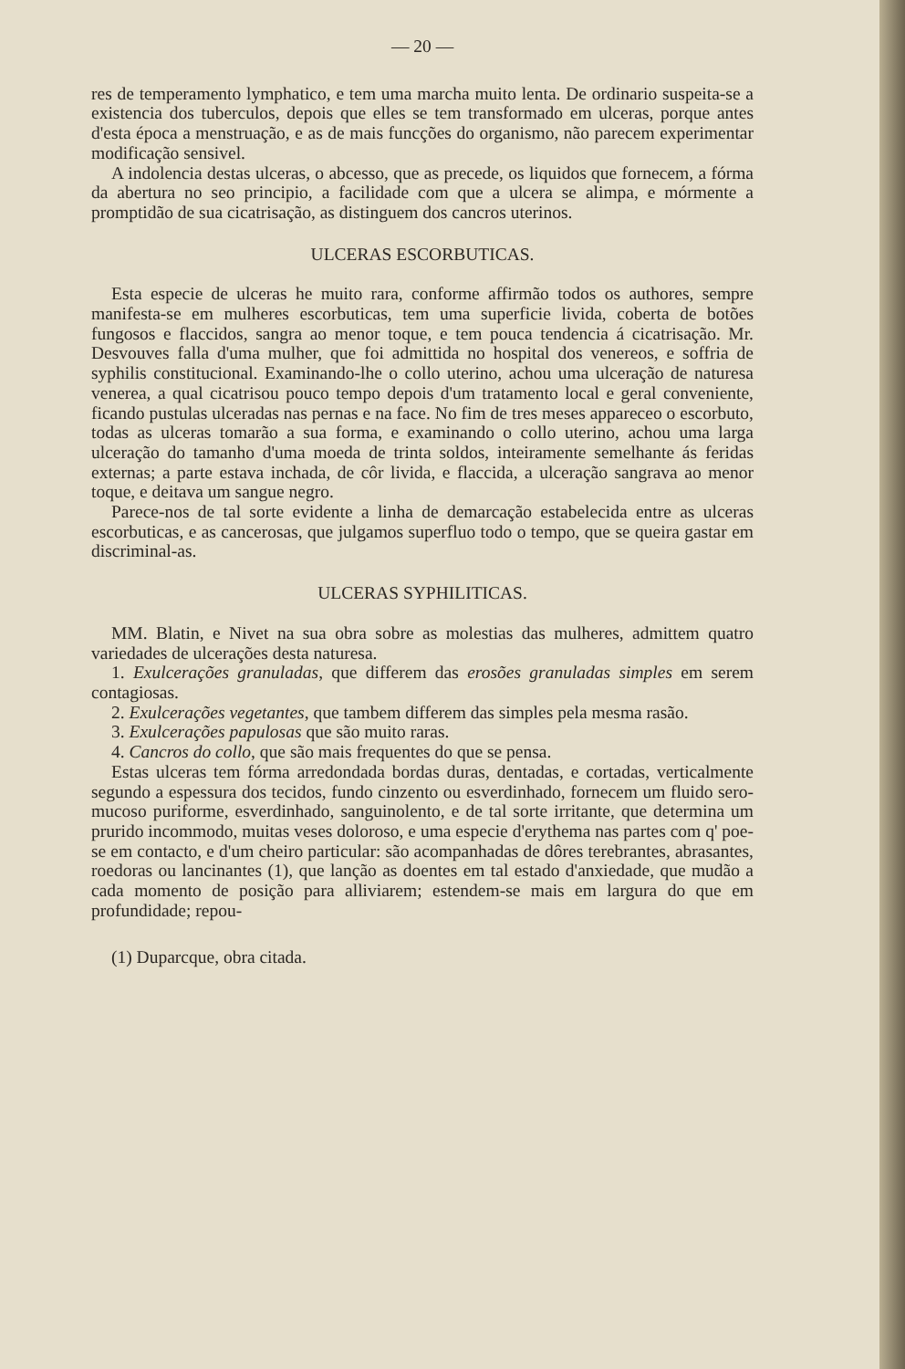— 20 —
res de temperamento lymphatico, e tem uma marcha muito lenta. De ordinario suspeita-se a existencia dos tuberculos, depois que elles se tem transformado em ulceras, porque antes d'esta época a menstruação, e as de mais funcções do organismo, não parecem experimentar modificação sensivel.
A indolencia destas ulceras, o abcesso, que as precede, os liquidos que fornecem, a fórma da abertura no seo principio, a facilidade com que a ulcera se alimpa, e mórmente a promptidão de sua cicatrisação, as distinguem dos cancros uterinos.
ULCERAS ESCORBUTICAS.
Esta especie de ulceras he muito rara, conforme affirmão todos os authores, sempre manifesta-se em mulheres escorbuticas, tem uma superficie livida, coberta de botões fungosos e flaccidos, sangra ao menor toque, e tem pouca tendencia á cicatrisação. Mr. Desvouves falla d'uma mulher, que foi admittida no hospital dos venereos, e soffria de syphilis constitucional. Examinando-lhe o collo uterino, achou uma ulceração de naturesa venerea, a qual cicatrisou pouco tempo depois d'um tratamento local e geral conveniente, ficando pustulas ulceradas nas pernas e na face. No fim de tres meses appareceo o escorbuto, todas as ulceras tomarão a sua forma, e examinando o collo uterino, achou uma larga ulceração do tamanho d'uma moeda de trinta soldos, inteiramente semelhante ás feridas externas; a parte estava inchada, de côr livida, e flaccida, a ulceração sangrava ao menor toque, e deitava um sangue negro.
Parece-nos de tal sorte evidente a linha de demarcação estabelecida entre as ulceras escorbuticas, e as cancerosas, que julgamos superfluo todo o tempo, que se queira gastar em discriminal-as.
ULCERAS SYPHILITICAS.
MM. Blatin, e Nivet na sua obra sobre as molestias das mulheres, admittem quatro variedades de ulcerações desta naturesa.
1. Exulcerações granuladas, que differem das erosões granuladas simples em serem contagiosas.
2. Exulcerações vegetantes, que tambem differem das simples pela mesma rasão.
3. Exulcerações papulosas que são muito raras.
4. Cancros do collo, que são mais frequentes do que se pensa.
Estas ulceras tem fórma arredondada bordas duras, dentadas, e cortadas, verticalmente segundo a espessura dos tecidos, fundo cinzento ou esverdinhado, fornecem um fluido sero-mucoso puriforme, esverdinhado, sanguinolento, e de tal sorte irritante, que determina um prurido incommodo, muitas veses doloroso, e uma especie d'erythema nas partes com q' poe-se em contacto, e d'um cheiro particular: são acompanhadas de dôres terebrantes, abrasantes, roedoras ou lancinantes (1), que lanção as doentes em tal estado d'anxiedade, que mudão a cada momento de posição para alliviarem; estendem-se mais em largura do que em profundidade; repou-
(1) Duparcque, obra citada.